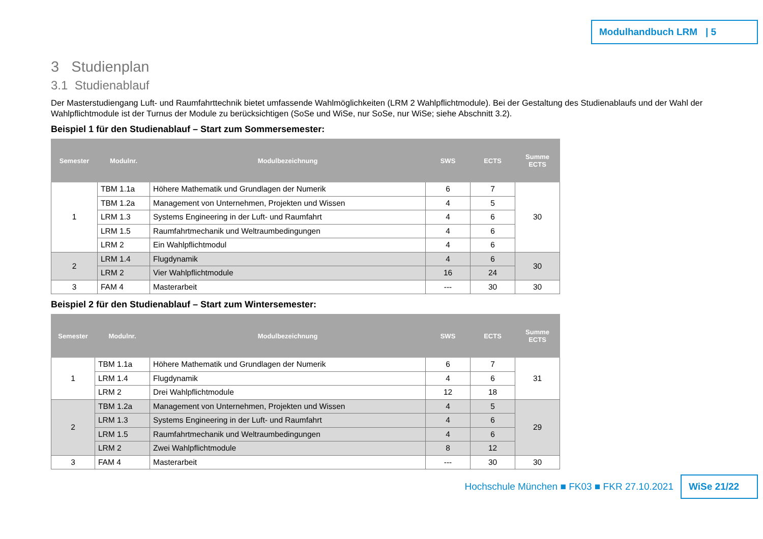Modulhandbuch LRM | 5
3 Studienplan
3.1 Studienablauf
Der Masterstudiengang Luft- und Raumfahrttechnik bietet umfassende Wahlmöglichkeiten (LRM 2 Wahlpflichtmodule). Bei der Gestaltung des Studienablaufs und der Wahl der Wahlpflichtmodule ist der Turnus der Module zu berücksichtigen (SoSe und WiSe, nur SoSe, nur WiSe; siehe Abschnitt 3.2).
Beispiel 1 für den Studienablauf – Start zum Sommersemester:
| Semester | Modulnr. | Modulbezeichnung | SWS | ECTS | Summe ECTS |
| --- | --- | --- | --- | --- | --- |
| 1 | TBM 1.1a | Höhere Mathematik und Grundlagen der Numerik | 6 | 7 | 30 |
| | TBM 1.2a | Management von Unternehmen, Projekten und Wissen | 4 | 5 | |
| | LRM 1.3 | Systems Engineering in der Luft- und Raumfahrt | 4 | 6 | |
| | LRM 1.5 | Raumfahrtmechanik und Weltraumbedingungen | 4 | 6 | |
| | LRM 2 | Ein Wahlpflichtmodul | 4 | 6 | |
| 2 | LRM 1.4 | Flugdynamik | 4 | 6 | 30 |
| | LRM 2 | Vier Wahlpflichtmodule | 16 | 24 | |
| 3 | FAM 4 | Masterarbeit | --- | 30 | 30 |
Beispiel 2 für den Studienablauf – Start zum Wintersemester:
| Semester | Modulnr. | Modulbezeichnung | SWS | ECTS | Summe ECTS |
| --- | --- | --- | --- | --- | --- |
| 1 | TBM 1.1a | Höhere Mathematik und Grundlagen der Numerik | 6 | 7 | 31 |
| | LRM 1.4 | Flugdynamik | 4 | 6 | |
| | LRM 2 | Drei Wahlpflichtmodule | 12 | 18 | |
| 2 | TBM 1.2a | Management von Unternehmen, Projekten und Wissen | 4 | 5 | 29 |
| | LRM 1.3 | Systems Engineering in der Luft- und Raumfahrt | 4 | 6 | |
| | LRM 1.5 | Raumfahrtmechanik und Weltraumbedingungen | 4 | 6 | |
| | LRM 2 | Zwei Wahlpflichtmodule | 8 | 12 | |
| 3 | FAM 4 | Masterarbeit | --- | 30 | 30 |
Hochschule München ■ FK03 ■ FKR 27.10.2021
WiSe 21/22